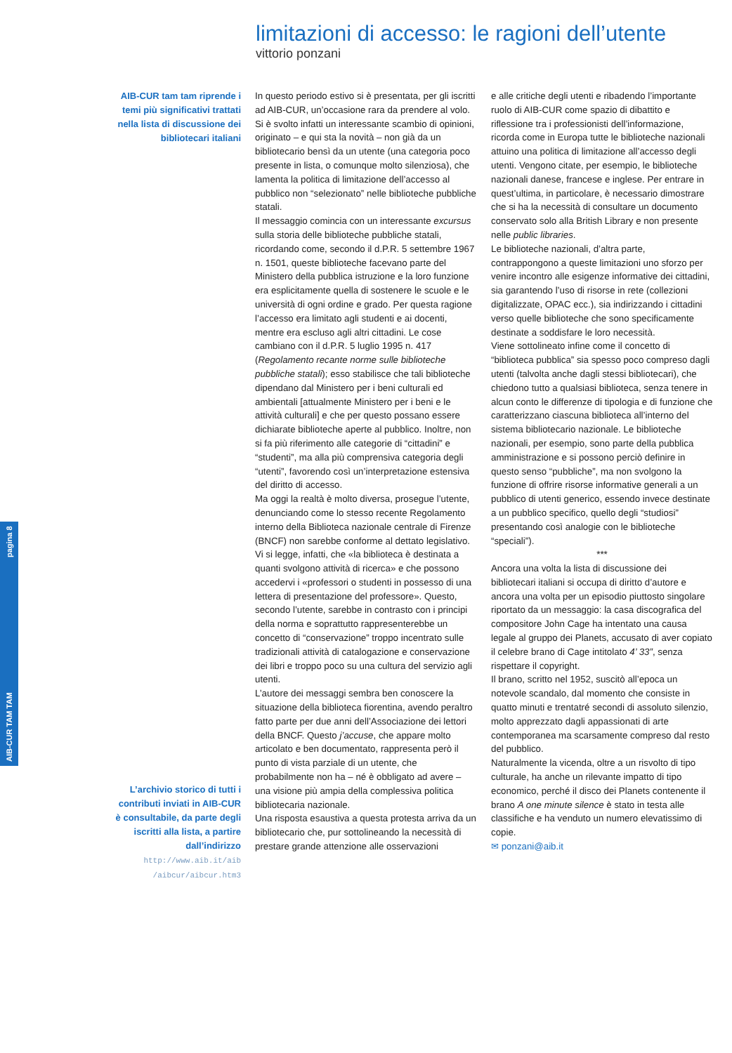AIB-CUR TAM TAM pagina 8
limitazioni di accesso: le ragioni dell’utente
vittorio ponzani
AIB-CUR tam tam riprende i temi più significativi trattati nella lista di discussione dei bibliotecari italiani
L’archivio storico di tutti i contributi inviati in AIB-CUR è consultabile, da parte degli iscritti alla lista, a partire dall’indirizzo
http://www.aib.it/aib /aibcur/aibcur.htm3
In questo periodo estivo si è presentata, per gli iscritti ad AIB-CUR, un’occasione rara da prendere al volo. Si è svolto infatti un interessante scambio di opinioni, originato – e qui sta la novità – non già da un bibliotecario bensì da un utente (una categoria poco presente in lista, o comunque molto silenziosa), che lamenta la politica di limitazione dell’accesso al pubblico non “selezionato” nelle biblioteche pubbliche statali.
Il messaggio comincia con un interessante excursus sulla storia delle biblioteche pubbliche statali, ricordando come, secondo il d.P.R. 5 settembre 1967 n. 1501, queste biblioteche facevano parte del Ministero della pubblica istruzione e la loro funzione era esplicitamente quella di sostenere le scuole e le università di ogni ordine e grado. Per questa ragione l’accesso era limitato agli studenti e ai docenti, mentre era escluso agli altri cittadini. Le cose cambiano con il d.P.R. 5 luglio 1995 n. 417 (Regolamento recante norme sulle biblioteche pubbliche statali); esso stabilisce che tali biblioteche dipendano dal Ministero per i beni culturali ed ambientali [attualmente Ministero per i beni e le attività culturali] e che per questo possano essere dichiarate biblioteche aperte al pubblico. Inoltre, non si fa più riferimento alle categorie di “cittadini” e “studenti”, ma alla più comprensiva categoria degli “utenti”, favorendo così un’interpretazione estensiva del diritto di accesso.
Ma oggi la realtà è molto diversa, prosegue l’utente, denunciando come lo stesso recente Regolamento interno della Biblioteca nazionale centrale di Firenze (BNCF) non sarebbe conforme al dettato legislativo. Vi si legge, infatti, che «la biblioteca è destinata a quanti svolgono attività di ricerca» e che possono accedervi i «professori o studenti in possesso di una lettera di presentazione del professore». Questo, secondo l’utente, sarebbe in contrasto con i principi della norma e soprattutto rappresenterebbe un concetto di “conservazione” troppo incentrato sulle tradizionali attività di catalogazione e conservazione dei libri e troppo poco su una cultura del servizio agli utenti.
L’autore dei messaggi sembra ben conoscere la situazione della biblioteca fiorentina, avendo peraltro fatto parte per due anni dell’Associazione dei lettori della BNCF. Questo j’accuse, che appare molto articolato e ben documentato, rappresenta però il punto di vista parziale di un utente, che probabilmente non ha – né è obbligato ad avere – una visione più ampia della complessiva politica bibliotecaria nazionale.
Una risposta esaustiva a questa protesta arriva da un bibliotecario che, pur sottolineando la necessità di prestare grande attenzione alle osservazioni
e alle critiche degli utenti e ribadendo l’importante ruolo di AIB-CUR come spazio di dibattito e riflessione tra i professionisti dell’informazione, ricorda come in Europa tutte le biblioteche nazionali attuino una politica di limitazione all’accesso degli utenti. Vengono citate, per esempio, le biblioteche nazionali danese, francese e inglese. Per entrare in quest’ultima, in particolare, è necessario dimostrare che si ha la necessità di consultare un documento conservato solo alla British Library e non presente nelle public libraries.
Le biblioteche nazionali, d’altra parte, contrappongono a queste limitazioni uno sforzo per venire incontro alle esigenze informative dei cittadini, sia garantendo l’uso di risorse in rete (collezioni digitalizzate, OPAC ecc.), sia indirizzando i cittadini verso quelle biblioteche che sono specificamente destinate a soddisfare le loro necessità.
Viene sottolineato infine come il concetto di “biblioteca pubblica” sia spesso poco compreso dagli utenti (talvolta anche dagli stessi bibliotecari), che chiedono tutto a qualsiasi biblioteca, senza tenere in alcun conto le differenze di tipologia e di funzione che caratterizzano ciascuna biblioteca all’interno del sistema bibliotecario nazionale. Le biblioteche nazionali, per esempio, sono parte della pubblica amministrazione e si possono perciò definire in questo senso “pubbliche”, ma non svolgono la funzione di offrire risorse informative generali a un pubblico di utenti generico, essendo invece destinate a un pubblico specifico, quello degli “studiosi” presentando così analogie con le biblioteche “speciali”).
***
Ancora una volta la lista di discussione dei bibliotecari italiani si occupa di diritto d’autore e ancora una volta per un episodio piuttosto singolare riportato da un messaggio: la casa discografica del compositore John Cage ha intentato una causa legale al gruppo dei Planets, accusato di aver copiato il celebre brano di Cage intitolato 4’ 33”, senza rispettare il copyright.
Il brano, scritto nel 1952, suscitò all’epoca un notevole scandalo, dal momento che consiste in quatto minuti e trentatré secondi di assoluto silenzio, molto apprezzato dagli appassionati di arte contemporanea ma scarsamente compreso dal resto del pubblico.
Naturalmente la vicenda, oltre a un risvolto di tipo culturale, ha anche un rilevante impatto di tipo economico, perché il disco dei Planets contenente il brano A one minute silence è stato in testa alle classifiche e ha venduto un numero elevatissimo di copie.
✉ ponzani@aib.it